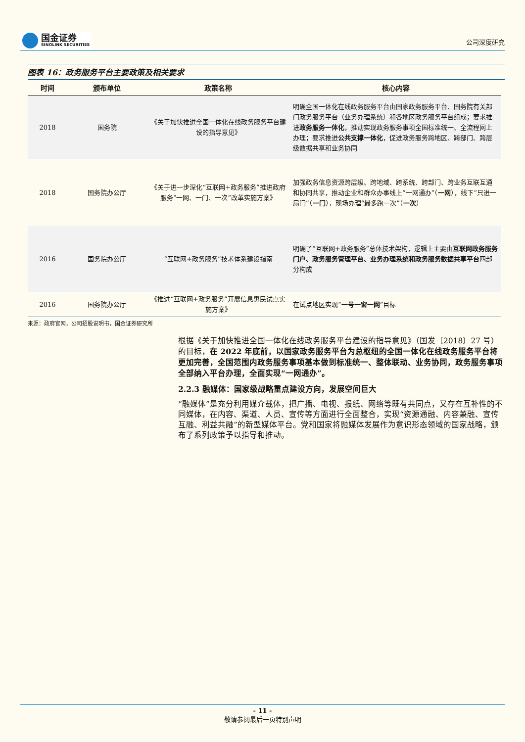国金证券
SINOLINK SECURITIES
公司深度研究
图表 16：政务服务平台主要政策及相关要求
| 时间 | 颁布单位 | 政策名称 | 核心内容 |
| --- | --- | --- | --- |
| 2018 | 国务院 | 《关于加快推进全国一体化在线政务服务平台建设的指导意见》 | 明确全国一体化在线政务服务平台由国家政务服务平台、国务院有关部门政务服务平台（业务办理系统）和各地区政务服务平台组成；要求推进 政务服务一体化 ，推动实现政务服务事项全国标准统一、全流程网上办理；要求推进 公共支撑一体化 ，促进政务服务跨地区、跨部门、跨层级数据共享和业务协同 |
| 2018 | 国务院办公厅 | 《关于进一步深化“互联网+政务服务”推进政府服务“一网、一门、一次”改革实施方案》 | 加强政务信息资源跨层级、跨地域、跨系统、跨部门、跨业务互联互通和协同共享，推动企业和群众办事线上“一网通办”（ 一网 ），线下“只进一扇门”（ 一门 ），现场办理“最多跑一次”（ 一次 ） |
| 2016 | 国务院办公厅 | “互联网+政务服务”技术体系建设指南 | 明确了“互联网+政务服务”总体技术架构，逻辑上主要由 互联网政务服务门户、政务服务管理平台、业务办理系统和政务服务数据共享平台 四部分构成 |
| 2016 | 国务院办公厅 | 《推进“互联网+政务服务”开展信息惠民试点实施方案》 | 在试点地区实现“ 一号一窗一网 ”目标 |
来源：政府官网，公司招股说明书，国金证券研究所
根据《关于加快推进全国一体化在线政务服务平台建设的指导意见》（国发〔2018〕27 号）的目标，在 2022 年底前，以国家政务服务平台为总枢纽的全国一体化在线政务服务平台将更加完善，全国范围内政务服务事项基本做到标准统一、整体联动、业务协同，政务服务事项全部纳入平台办理，全面实现“一网通办”。
2.2.3 融媒体：国家级战略重点建设方向，发展空间巨大
“融媒体”是充分利用媒介载体，把广播、电视、报纸、网络等既有共同点，又存在互补性的不同媒体，在内容、渠道、人员、宣传等方面进行全面整合，实现“资源通融、内容兼融、宣传互融、利益共融”的新型媒体平台。党和国家将融媒体发展作为意识形态领域的国家战略，颁布了系列政策予以指导和推动。
- 11 -
敬请参阅最后一页特别声明